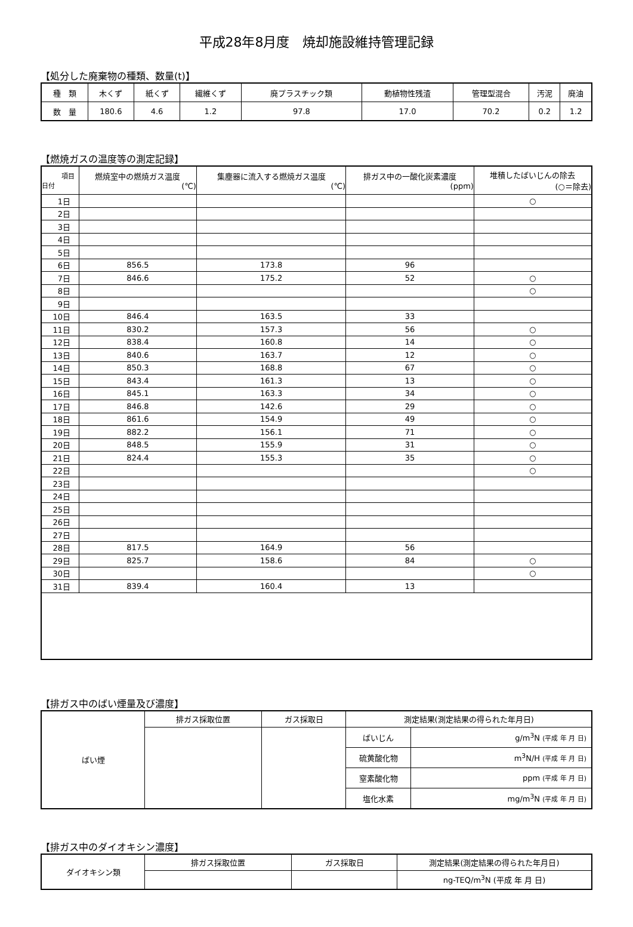平成28年8月度　焼却施設維持管理記録
【処分した廃棄物の種類、数量(t)】
| 種 類 | 木くず | 紙くず | 繊維くず | 廃プラスチック類 | 動植物性残渣 | 管理型混合 | 汚泥 | 廃油 |
| 数 量 | 180.6 | 4.6 | 1.2 | 97.8 | 17.0 | 70.2 | 0.2 | 1.2 |
【燃焼ガスの温度等の測定記録】
| 項目 日付 | 燃焼室中の燃焼ガス温度 (℃) | 集塵器に流入する燃焼ガス温度 (℃) | 排ガス中の一酸化炭素濃度 (ppm) | 堆積したばいじんの除去 (○＝除去) |
| 1日 | | | | ○ |
| 2日 | | | | |
| 3日 | | | | |
| 4日 | | | | |
| 5日 | | | | |
| 6日 | 856.5 | 173.8 | 96 | |
| 7日 | 846.6 | 175.2 | 52 | ○ |
| 8日 | | | | ○ |
| 9日 | | | | |
| 10日 | 846.4 | 163.5 | 33 | |
| 11日 | 830.2 | 157.3 | 56 | ○ |
| 12日 | 838.4 | 160.8 | 14 | ○ |
| 13日 | 840.6 | 163.7 | 12 | ○ |
| 14日 | 850.3 | 168.8 | 67 | ○ |
| 15日 | 843.4 | 161.3 | 13 | ○ |
| 16日 | 845.1 | 163.3 | 34 | ○ |
| 17日 | 846.8 | 142.6 | 29 | ○ |
| 18日 | 861.6 | 154.9 | 49 | ○ |
| 19日 | 882.2 | 156.1 | 71 | ○ |
| 20日 | 848.5 | 155.9 | 31 | ○ |
| 21日 | 824.4 | 155.3 | 35 | ○ |
| 22日 | | | | ○ |
| 23日 | | | | |
| 24日 | | | | |
| 25日 | | | | |
| 26日 | | | | |
| 27日 | | | | |
| 28日 | 817.5 | 164.9 | 56 | |
| 29日 | 825.7 | 158.6 | 84 | ○ |
| 30日 | | | | ○ |
| 31日 | 839.4 | 160.4 | 13 | |
【排ガス中のばい煙量及び濃度】
| ばい煙 | 排ガス採取位置 | ガス採取日 | 測定結果(測定結果の得られた年月日) | |
| | | | ばいじん | g/m<sup>3</sup>N (平成 年 月 日) |
| | | | 硫黄酸化物 | m<sup>3</sup>N/H (平成 年 月 日) |
| | | | 窒素酸化物 | ppm (平成 年 月 日) |
| | | | 塩化水素 | mg/m<sup>3</sup>N (平成 年 月 日) |
【排ガス中のダイオキシン濃度】
| ダイオキシン類 | 排ガス採取位置 | ガス採取日 | 測定結果(測定結果の得られた年月日) |
| | | | ng-TEQ/m<sup>3</sup>N (平成 年 月 日) |